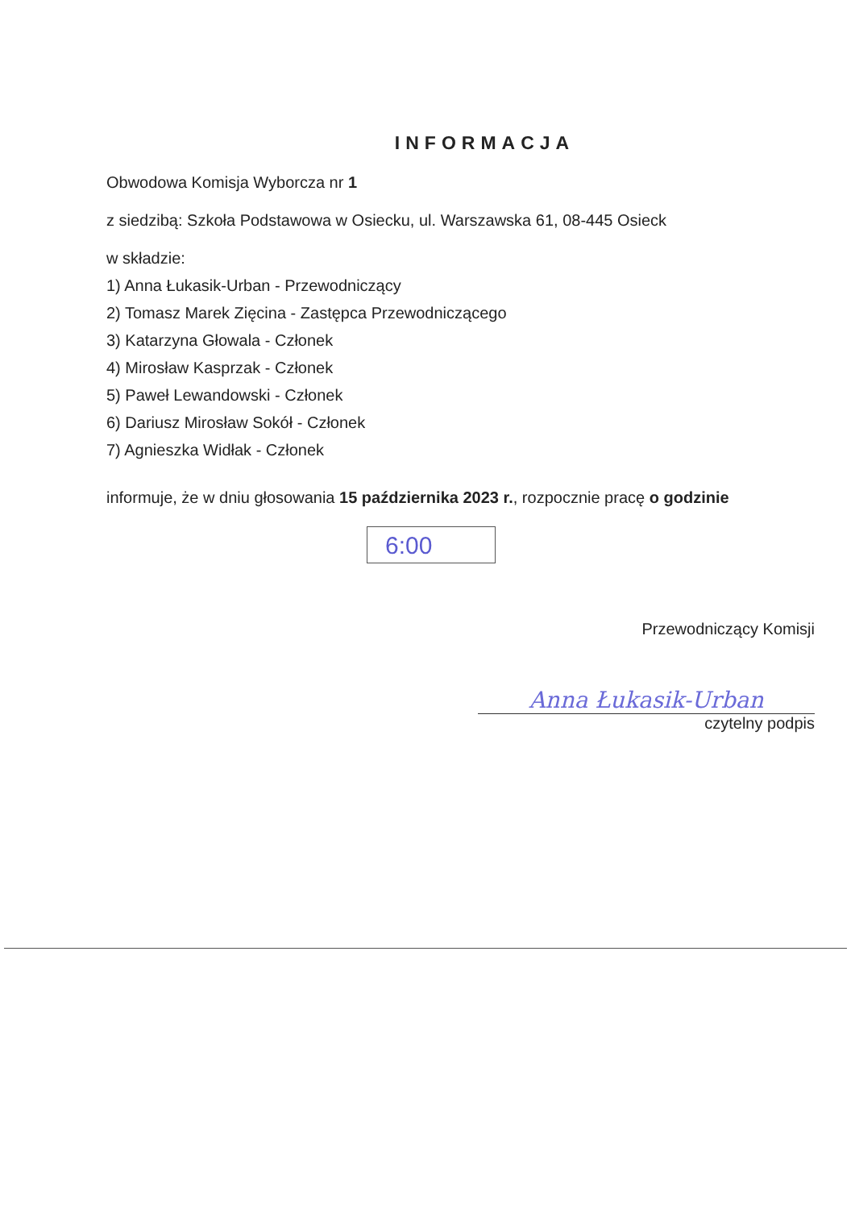INFORMACJA
Obwodowa Komisja Wyborcza nr 1
z siedzibą: Szkoła Podstawowa w Osiecku, ul. Warszawska 61, 08-445 Osieck
w składzie:
1) Anna Łukasik-Urban - Przewodniczący
2) Tomasz Marek Zięcina - Zastępca Przewodniczącego
3) Katarzyna Głowala - Członek
4) Mirosław Kasprzak - Członek
5) Paweł Lewandowski - Członek
6) Dariusz Mirosław Sokół - Członek
7) Agnieszka Widłak - Członek
informuje, że w dniu głosowania 15 października 2023 r., rozpocznie pracę o godzinie
6:00
Przewodniczący Komisji
Anna Łukasik-Urban
czytelny podpis